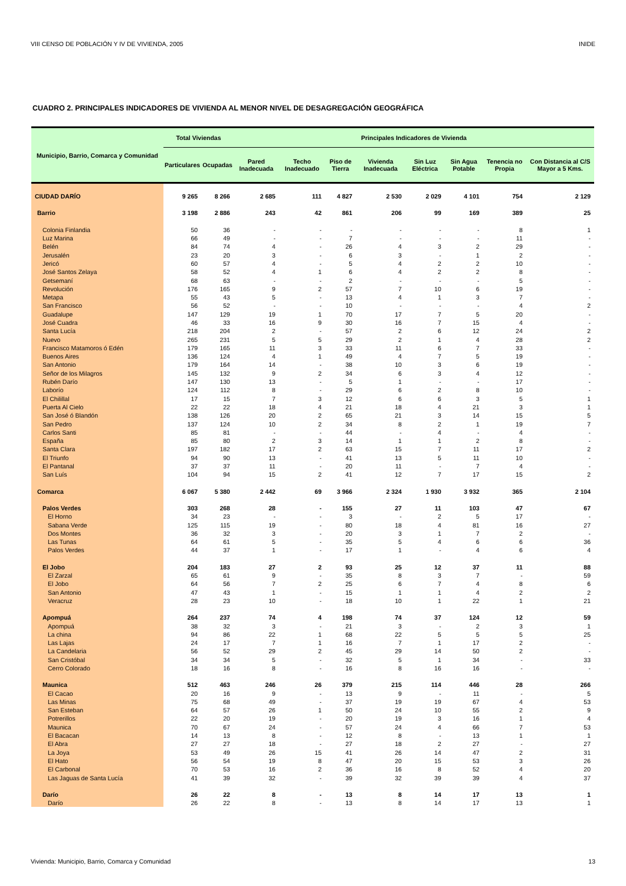VIII CENSO DE POBLACIÓN Y IV DE VIVIENDA, 2005 INIDE
CUADRO 2. PRINCIPALES INDICADORES DE VIVIENDA AL MENOR NIVEL DE DESAGREGACIÓN GEOGRÁFICA
| Municipio, Barrio, Comarca y Comunidad | Total Viviendas | | Principales Indicadores de Vivienda | | | | | | | |
| --- | --- | --- | --- | --- | --- | --- | --- | --- | --- | --- |
| | Particulares | Ocupadas | Pared Inadecuada | Techo Inadecuado | Piso de Tierra | Vivienda Inadecuada | Sin Luz Eléctrica | Sin Agua Potable | Tenencia no Propia | Con Distancia al C/S Mayor a 5 Kms. |
| CIUDAD DARÍO | 9 265 | 8 266 | 2 685 | 111 | 4 827 | 2 530 | 2 029 | 4 101 | 754 | 2 129 |
| Barrio | 3 198 | 2 886 | 243 | 42 | 861 | 206 | 99 | 169 | 389 | 25 |
| Colonia Finlandia | 50 | 36 | - | - | - | - | - | - | 8 | 1 |
| Luz Marina | 66 | 49 | - | - | 7 | - | - | - | 11 | - |
| Belén | 84 | 74 | 4 | - | 26 | 4 | 3 | 2 | 29 | - |
| Jerusalén | 23 | 20 | 3 | - | 6 | 3 | - | 1 | 2 | - |
| Jericó | 60 | 57 | 4 | - | 5 | 4 | 2 | 2 | 10 | - |
| José Santos Zelaya | 58 | 52 | 4 | 1 | 6 | 4 | 2 | 2 | 8 | - |
| Getsemaní | 68 | 63 | - | - | 2 | - | - | - | 5 | - |
| Revolución | 176 | 165 | 9 | 2 | 57 | 7 | 10 | 6 | 19 | - |
| Metapa | 55 | 43 | 5 | - | 13 | 4 | 1 | 3 | 7 | - |
| San Francisco | 56 | 52 | - | - | 10 | - | - | - | 4 | 2 |
| Guadalupe | 147 | 129 | 19 | 1 | 70 | 17 | 7 | 5 | 20 | - |
| José Cuadra | 46 | 33 | 16 | 9 | 30 | 16 | 7 | 15 | 4 | - |
| Santa Lucía | 218 | 204 | 2 | - | 57 | 2 | 6 | 12 | 24 | 2 |
| Nuevo | 265 | 231 | 5 | 5 | 29 | 2 | 1 | 4 | 28 | 2 |
| Francisco Matamoros ó Edén | 179 | 165 | 11 | 3 | 33 | 11 | 6 | 7 | 33 | - |
| Buenos Aires | 136 | 124 | 4 | 1 | 49 | 4 | 7 | 5 | 19 | - |
| San Antonio | 179 | 164 | 14 | - | 38 | 10 | 3 | 6 | 19 | - |
| Señor de los Milagros | 145 | 132 | 9 | 2 | 34 | 6 | 3 | 4 | 12 | - |
| Rubén Darío | 147 | 130 | 13 | - | 5 | 1 | - | - | 17 | - |
| Laborío | 124 | 112 | 8 | - | 29 | 6 | 2 | 8 | 10 | - |
| El Chilillal | 17 | 15 | 7 | 3 | 12 | 6 | 6 | 3 | 5 | 1 |
| Puerta Al Cielo | 22 | 22 | 18 | 4 | 21 | 18 | 4 | 21 | 3 | 1 |
| San José ó Blandón | 138 | 126 | 20 | 2 | 65 | 21 | 3 | 14 | 15 | 5 |
| San Pedro | 137 | 124 | 10 | 2 | 34 | 8 | 2 | 1 | 19 | 7 |
| Carlos Santi | 85 | 81 | - | - | 44 | - | 4 | - | 4 | - |
| España | 85 | 80 | 2 | 3 | 14 | 1 | 1 | 2 | 8 | - |
| Santa Clara | 197 | 182 | 17 | 2 | 63 | 15 | 7 | 11 | 17 | 2 |
| El Triunfo | 94 | 90 | 13 | - | 41 | 13 | 5 | 11 | 10 | - |
| El Pantanal | 37 | 37 | 11 | - | 20 | 11 | - | 7 | 4 | - |
| San Luís | 104 | 94 | 15 | 2 | 41 | 12 | 7 | 17 | 15 | 2 |
| Comarca | 6 067 | 5 380 | 2 442 | 69 | 3 966 | 2 324 | 1 930 | 3 932 | 365 | 2 104 |
| Palos Verdes | 303 | 268 | 28 | - | 155 | 27 | 11 | 103 | 47 | 67 |
| El Horno | 34 | 23 | - | - | 3 | - | 2 | 5 | 17 | - |
| Sabana Verde | 125 | 115 | 19 | - | 80 | 18 | 4 | 81 | 16 | 27 |
| Dos Montes | 36 | 32 | 3 | - | 20 | 3 | 1 | 7 | 2 | - |
| Las Tunas | 64 | 61 | 5 | - | 35 | 5 | 4 | 6 | 6 | 36 |
| Palos Verdes | 44 | 37 | 1 | - | 17 | 1 | - | 4 | 6 | 4 |
| El Jobo | 204 | 183 | 27 | 2 | 93 | 25 | 12 | 37 | 11 | 88 |
| El Zarzal | 65 | 61 | 9 | - | 35 | 8 | 3 | 7 | - | 59 |
| El Jobo | 64 | 56 | 7 | 2 | 25 | 6 | 7 | 4 | 8 | 6 |
| San Antonio | 47 | 43 | 1 | - | 15 | 1 | 1 | 4 | 2 | 2 |
| Veracruz | 28 | 23 | 10 | - | 18 | 10 | 1 | 22 | 1 | 21 |
| Apompuá | 264 | 237 | 74 | 4 | 198 | 74 | 37 | 124 | 12 | 59 |
| Apompuá | 38 | 32 | 3 | - | 21 | 3 | - | 2 | 3 | 1 |
| La china | 94 | 86 | 22 | 1 | 68 | 22 | 5 | 5 | 5 | 25 |
| Las Lajas | 24 | 17 | 7 | 1 | 16 | 7 | 1 | 17 | 2 | - |
| La Candelaria | 56 | 52 | 29 | 2 | 45 | 29 | 14 | 50 | 2 | - |
| San Cristóbal | 34 | 34 | 5 | - | 32 | 5 | 1 | 34 | - | 33 |
| Cerro Colorado | 18 | 16 | 8 | - | 16 | 8 | 16 | 16 | - | - |
| Maunica | 512 | 463 | 246 | 26 | 379 | 215 | 114 | 446 | 28 | 266 |
| El Cacao | 20 | 16 | 9 | - | 13 | 9 | - | 11 | - | 5 |
| Las Minas | 75 | 68 | 49 | - | 37 | 19 | 19 | 67 | 4 | 53 |
| San Esteban | 64 | 57 | 26 | 1 | 50 | 24 | 10 | 55 | 2 | 9 |
| Potrerillos | 22 | 20 | 19 | - | 20 | 19 | 3 | 16 | 1 | 4 |
| Maunica | 70 | 67 | 24 | - | 57 | 24 | 4 | 66 | 7 | 53 |
| El Bacacan | 14 | 13 | 8 | - | 12 | 8 | - | 13 | 1 | 1 |
| El Abra | 27 | 27 | 18 | - | 27 | 18 | 2 | 27 | - | 27 |
| La Joya | 53 | 49 | 26 | 15 | 41 | 26 | 14 | 47 | 2 | 31 |
| El Hato | 56 | 54 | 19 | 8 | 47 | 20 | 15 | 53 | 3 | 26 |
| El Carbonal | 70 | 53 | 16 | 2 | 36 | 16 | 8 | 52 | 4 | 20 |
| Las Jaguas de Santa Lucía | 41 | 39 | 32 | - | 39 | 32 | 39 | 39 | 4 | 37 |
| Darío | 26 | 22 | 8 | - | 13 | 8 | 14 | 17 | 13 | 1 |
| Darío | 26 | 22 | 8 | - | 13 | 8 | 14 | 17 | 13 | 1 |
Vivienda: Municipio, Barrio, Comarca y Comunidad 13